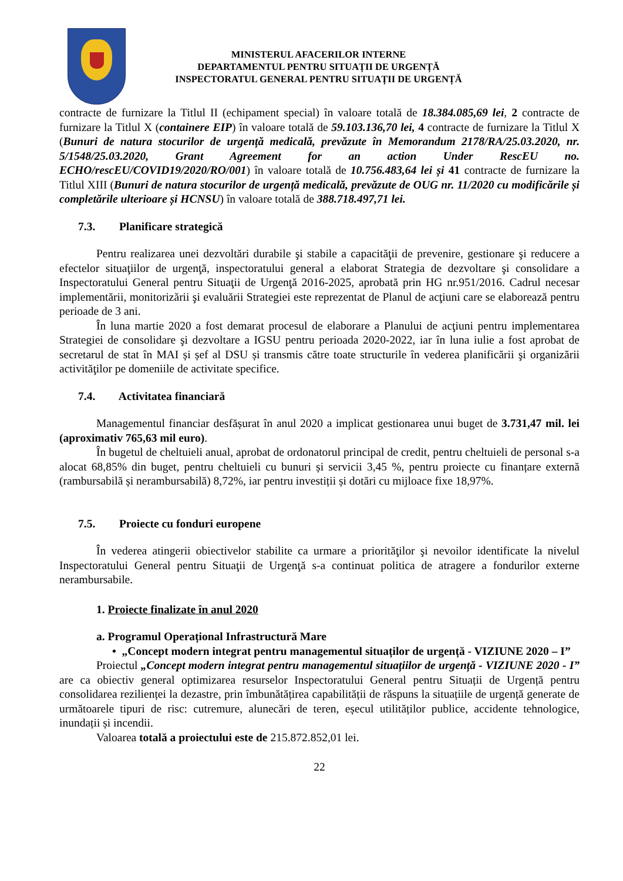MINISTERUL AFACERILOR INTERNE
DEPARTAMENTUL PENTRU SITUAȚII DE URGENȚĂ
INSPECTORATUL GENERAL PENTRU SITUAȚII DE URGENȚĂ
contracte de furnizare la Titlul II (echipament special) în valoare totală de 18.384.085,69 lei, 2 contracte de furnizare la Titlul X (containere EIP) în valoare totală de 59.103.136,70 lei, 4 contracte de furnizare la Titlul X (Bunuri de natura stocurilor de urgență medicală, prevăzute în Memorandum 2178/RA/25.03.2020, nr. 5/1548/25.03.2020, Grant Agreement for an action Under RescEU no. ECHO/rescEU/COVID19/2020/RO/001) în valoare totală de 10.756.483,64 lei și 41 contracte de furnizare la Titlul XIII (Bunuri de natura stocurilor de urgență medicală, prevăzute de OUG nr. 11/2020 cu modificările și completările ulterioare și HCNSU) în valoare totală de 388.718.497,71 lei.
7.3. Planificare strategică
Pentru realizarea unei dezvoltări durabile şi stabile a capacităţii de prevenire, gestionare şi reducere a efectelor situaţiilor de urgenţă, inspectoratului general a elaborat Strategia de dezvoltare şi consolidare a Inspectoratului General pentru Situaţii de Urgenţă 2016-2025, aprobată prin HG nr.951/2016. Cadrul necesar implementării, monitorizării şi evaluării Strategiei este reprezentat de Planul de acţiuni care se elaborează pentru perioade de 3 ani.
În luna martie 2020 a fost demarat procesul de elaborare a Planului de acţiuni pentru implementarea Strategiei de consolidare şi dezvoltare a IGSU pentru perioada 2020-2022, iar în luna iulie a fost aprobat de secretarul de stat în MAI și șef al DSU și transmis către toate structurile în vederea planificării şi organizării activităţilor pe domeniile de activitate specifice.
7.4. Activitatea financiară
Managementul financiar desfășurat în anul 2020 a implicat gestionarea unui buget de 3.731,47 mil. lei (aproximativ 765,63 mil euro).
În bugetul de cheltuieli anual, aprobat de ordonatorul principal de credit, pentru cheltuieli de personal s-a alocat 68,85% din buget, pentru cheltuieli cu bunuri și servicii 3,45 %, pentru proiecte cu finanțare externă (rambursabilă și nerambursabilă) 8,72%, iar pentru investiții și dotări cu mijloace fixe 18,97%.
7.5. Proiecte cu fonduri europene
În vederea atingerii obiectivelor stabilite ca urmare a priorităţilor şi nevoilor identificate la nivelul Inspectoratului General pentru Situaţii de Urgenţă s-a continuat politica de atragere a fondurilor externe nerambursabile.
1. Proiecte finalizate în anul 2020
a. Programul Operațional Infrastructură Mare
• „Concept modern integrat pentru managementul situaților de urgență - VIZIUNE 2020 – I”
Proiectul „Concept modern integrat pentru managementul situațiilor de urgență - VIZIUNE 2020 - I” are ca obiectiv general optimizarea resurselor Inspectoratului General pentru Situații de Urgență pentru consolidarea rezilienței la dezastre, prin îmbunătățirea capabilității de răspuns la situațiile de urgență generate de următoarele tipuri de risc: cutremure, alunecări de teren, eșecul utilităților publice, accidente tehnologice, inundații și incendii.
Valoarea totală a proiectului este de 215.872.852,01 lei.
22